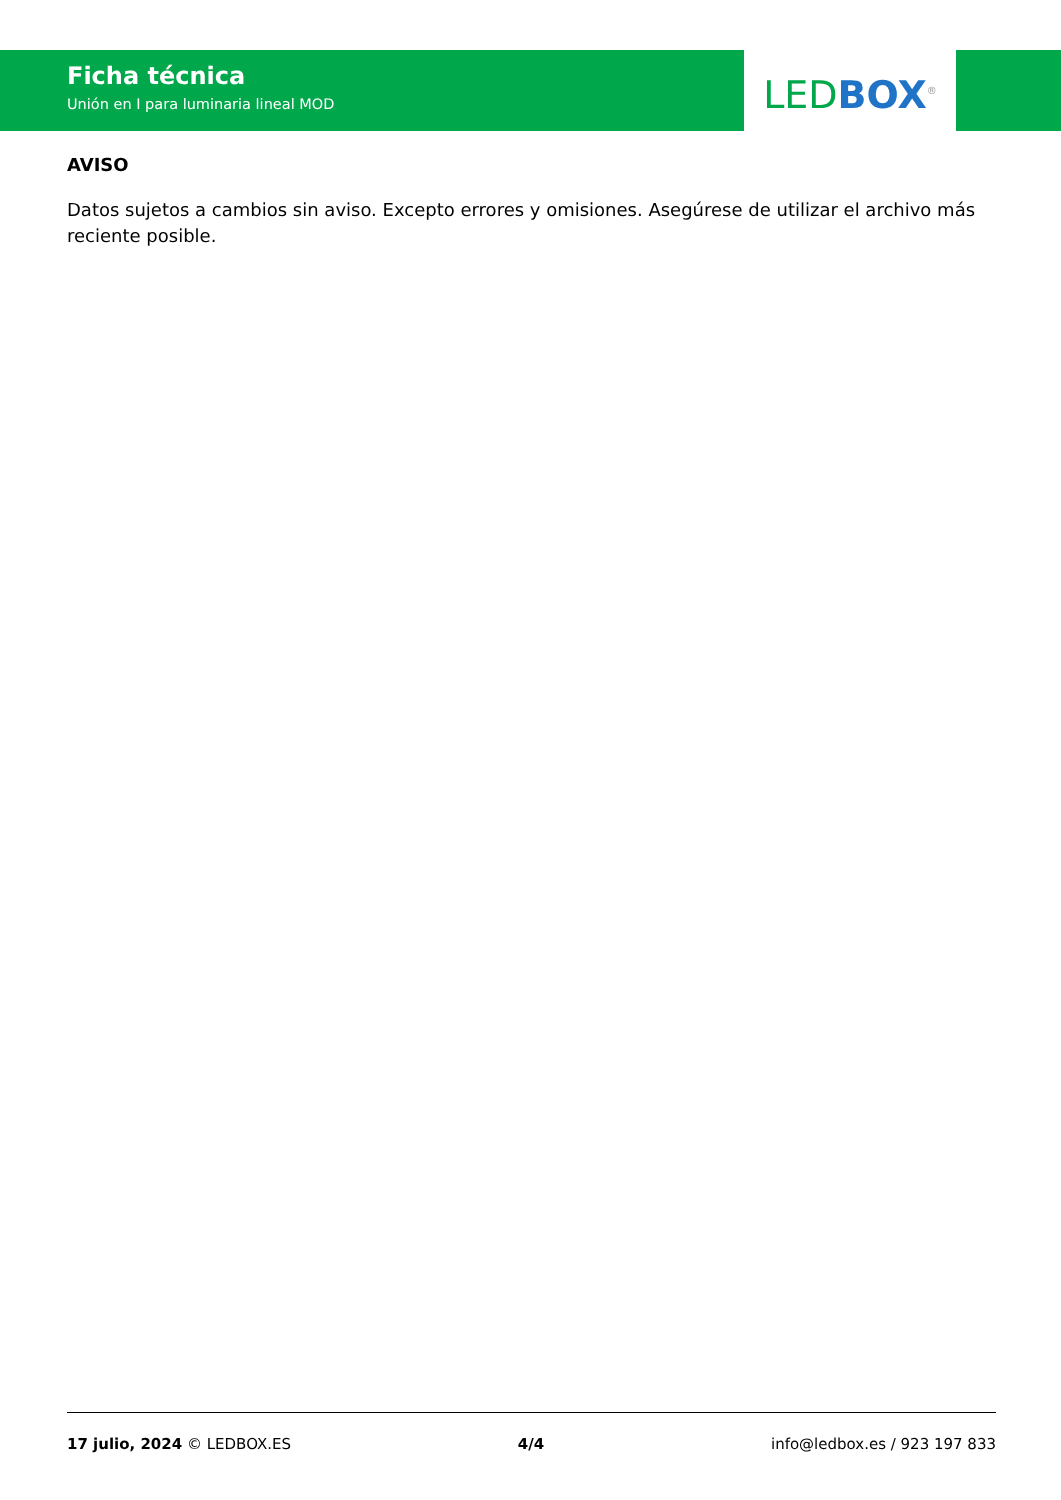Ficha técnica
Unión en I para luminaria lineal MOD
LED BOX<sup>®</sup>
AVISO
Datos sujetos a cambios sin aviso. Excepto errores y omisiones. Asegúrese de utilizar el archivo más reciente posible.
17 julio, 2024 © LEDBOX.ES 4/4 info@ledbox.es / 923 197 833